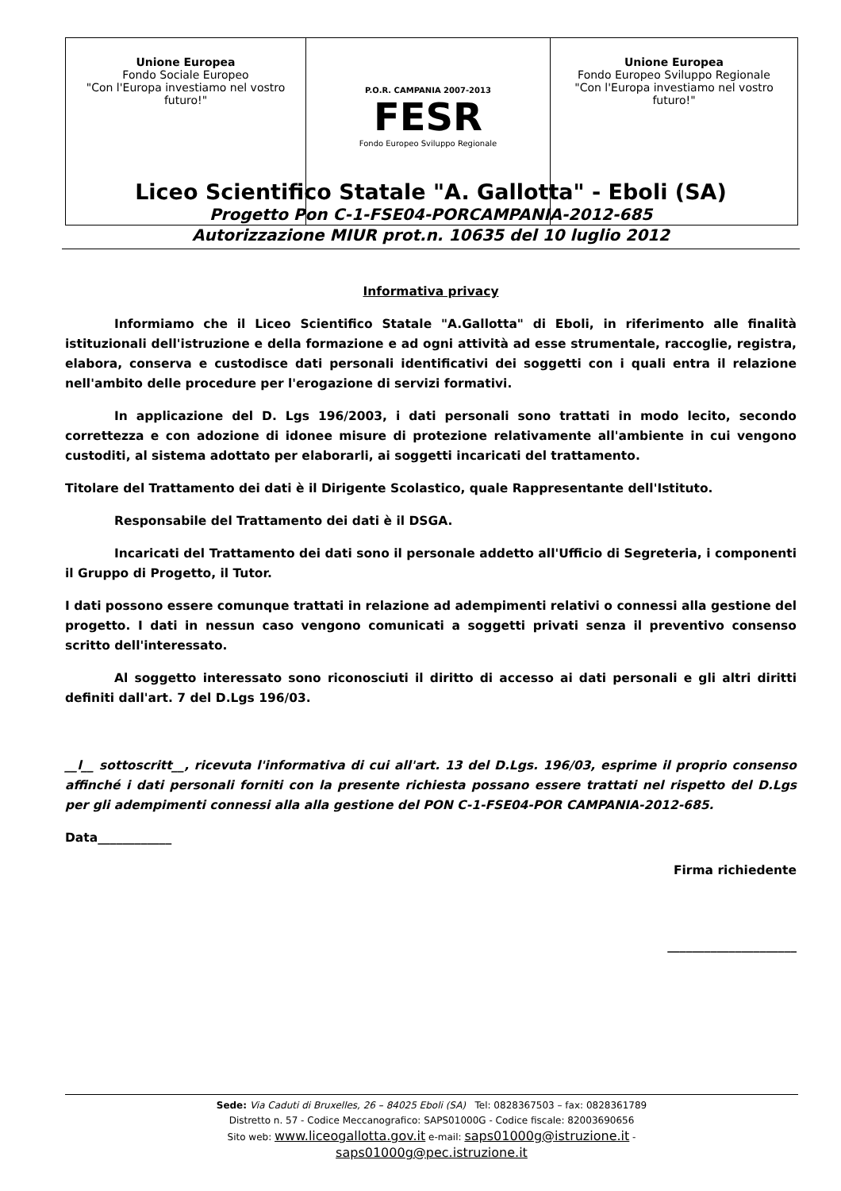| Unione Europea Fondo Sociale Europeo "Con l'Europa investiamo nel vostro futuro!" | P.O.R. CAMPANIA 2007-2013 FESR Fondo Europeo Sviluppo Regionale | Unione Europea Fondo Europeo Sviluppo Regionale "Con l'Europa investiamo nel vostro futuro!" |
Liceo Scientifico Statale "A. Gallotta" - Eboli (SA)
Progetto Pon C-1-FSE04-PORCAMPANIA-2012-685
Autorizzazione MIUR prot.n. 10635 del 10 luglio 2012
Informativa privacy
Informiamo che il Liceo Scientifico Statale "A.Gallotta" di Eboli, in riferimento alle finalità istituzionali dell'istruzione e della formazione e ad ogni attività ad esse strumentale, raccoglie, registra, elabora, conserva e custodisce dati personali identificativi dei soggetti con i quali entra il relazione nell'ambito delle procedure per l'erogazione di servizi formativi.
In applicazione del D. Lgs 196/2003, i dati personali sono trattati in modo lecito, secondo correttezza e con adozione di idonee misure di protezione relativamente all'ambiente in cui vengono custoditi, al sistema adottato per elaborarli, ai soggetti incaricati del trattamento.
Titolare del Trattamento dei dati è il Dirigente Scolastico, quale Rappresentante dell'Istituto.
Responsabile del Trattamento dei dati è il DSGA.
Incaricati del Trattamento dei dati sono il personale addetto all'Ufficio di Segreteria, i componenti il Gruppo di Progetto, il Tutor.
I dati possono essere comunque trattati in relazione ad adempimenti relativi o connessi alla gestione del progetto. I dati in nessun caso vengono comunicati a soggetti privati senza il preventivo consenso scritto dell'interessato.
Al soggetto interessato sono riconosciuti il diritto di accesso ai dati personali e gli altri diritti definiti dall'art. 7 del D.Lgs 196/03.
__l__ sottoscritt__, ricevuta l'informativa di cui all'art. 13 del D.Lgs. 196/03, esprime il proprio consenso affinché i dati personali forniti con la presente richiesta possano essere trattati nel rispetto del D.Lgs per gli adempimenti connessi alla alla gestione del PON C-1-FSE04-POR CAMPANIA-2012-685.
Data____________
Firma richiedente
_____________________
Sede: Via Caduti di Bruxelles, 26 – 84025 Eboli (SA) Tel: 0828367503 – fax: 0828361789
Distretto n. 57 - Codice Meccanografico: SAPS01000G - Codice fiscale: 82003690656
Sito web: www.liceogallotta.gov.it e-mail: saps01000g@istruzione.it -
saps01000g@pec.istruzione.it